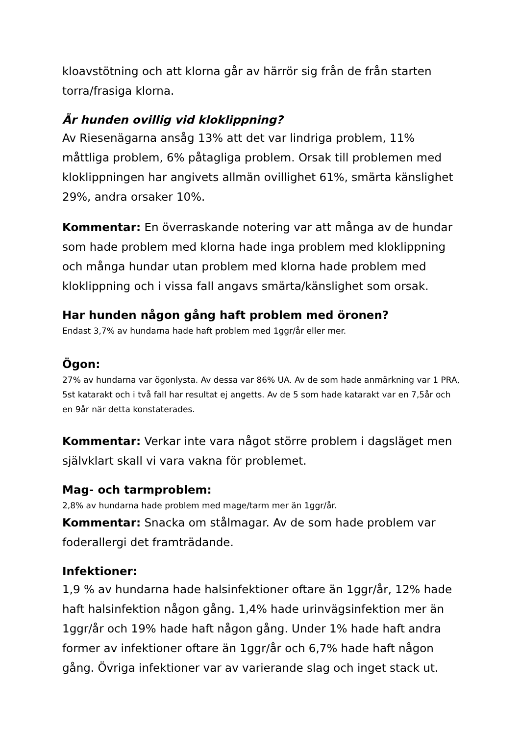kloavstötning och att klorna går av härrör sig från de från starten torra/frasiga klorna.
Är hunden ovillig vid kloklippning?
Av Riesenägarna ansåg 13% att det var lindriga problem, 11% måttliga problem, 6% påtagliga problem. Orsak till problemen med kloklippningen har angivets allmän ovillighet 61%, smärta känslighet 29%, andra orsaker 10%.
Kommentar: En överraskande notering var att många av de hundar som hade problem med klorna hade inga problem med kloklippning och många hundar utan problem med klorna hade problem med kloklippning och i vissa fall angavs smärta/känslighet som orsak.
Har hunden någon gång haft problem med öronen?
Endast 3,7% av hundarna hade haft problem med 1ggr/år eller mer.
Ögon:
27% av hundarna var ögonlysta. Av dessa var 86% UA. Av de som hade anmärkning var 1 PRA, 5st katarakt och i två fall har resultat ej angetts. Av de 5 som hade katarakt var en 7,5år och en 9år när detta konstaterades.
Kommentar: Verkar inte vara något större problem i dagsläget men självklart skall vi vara vakna för problemet.
Mag- och tarmproblem:
2,8% av hundarna hade problem med mage/tarm mer än 1ggr/år.
Kommentar: Snacka om stålmagar. Av de som hade problem var foderallergi det framträdande.
Infektioner:
1,9 % av hundarna hade halsinfektioner oftare än 1ggr/år, 12% hade haft halsinfektion någon gång. 1,4% hade urinvägsinfektion mer än 1ggr/år och 19% hade haft någon gång. Under 1% hade haft andra former av infektioner oftare än 1ggr/år och 6,7% hade haft någon gång. Övriga infektioner var av varierande slag och inget stack ut.